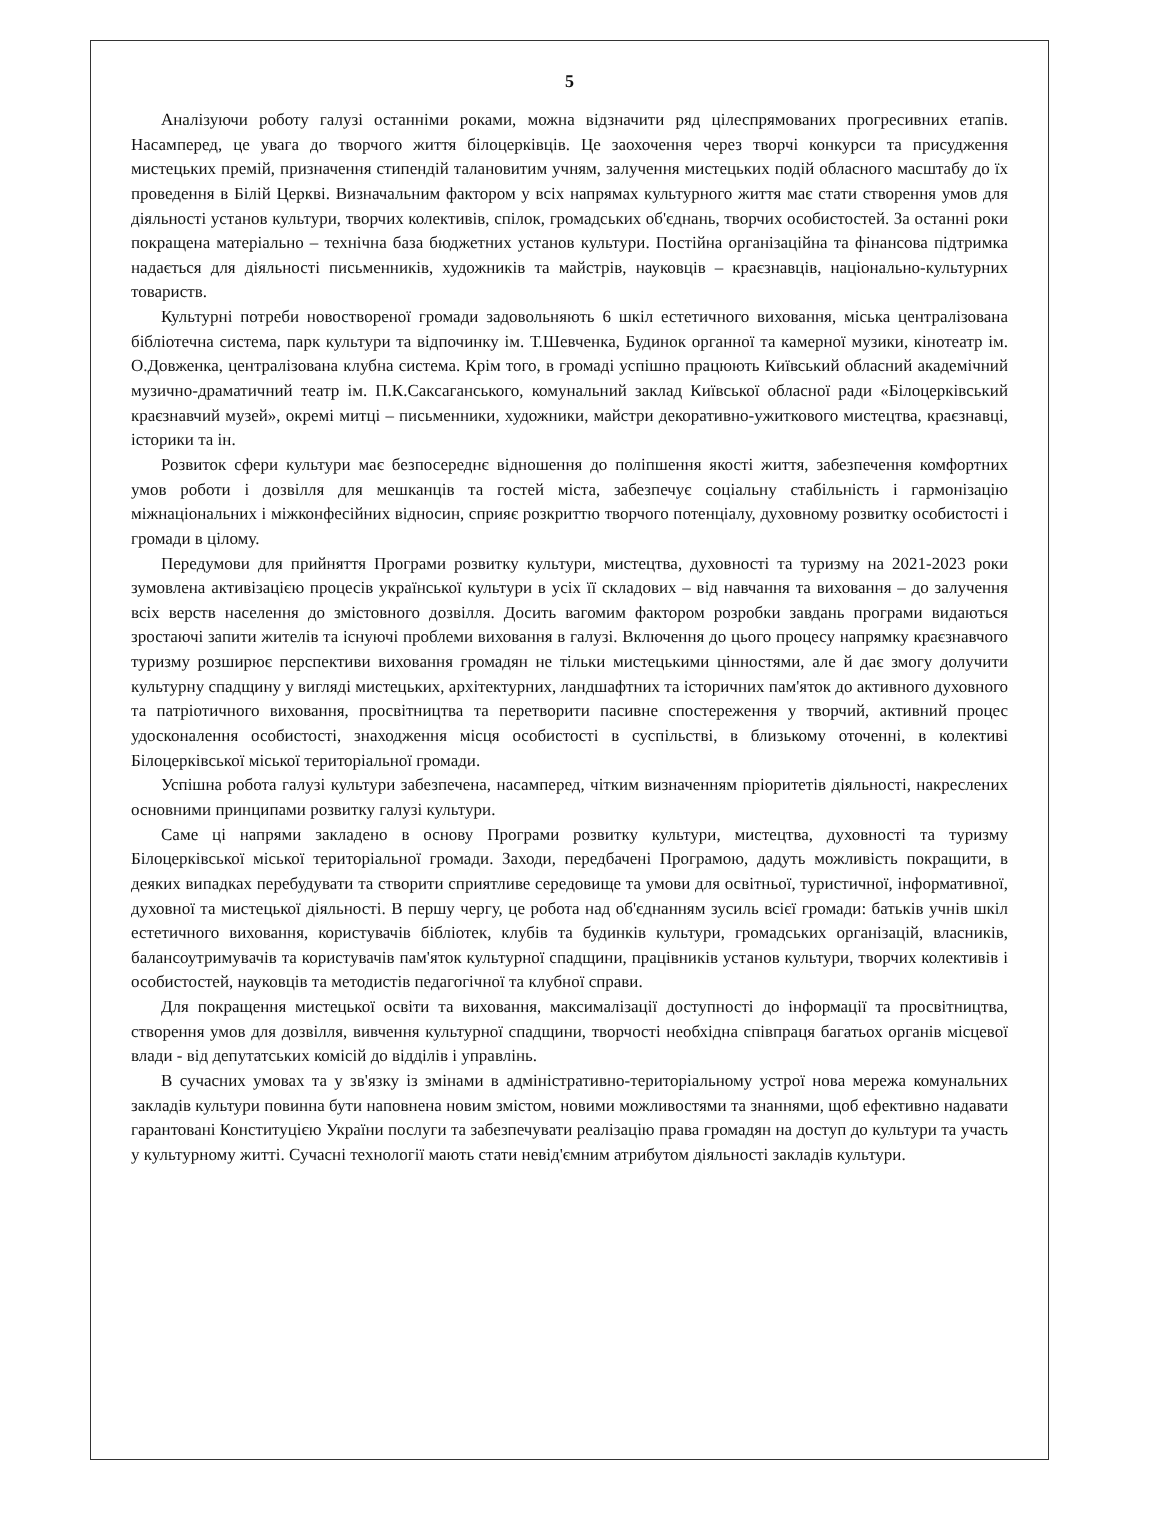5
Аналізуючи роботу галузі останніми роками, можна відзначити ряд цілеспрямованих прогресивних етапів. Насамперед, це увага до творчого життя білоцерківців. Це заохочення через творчі конкурси та присудження мистецьких премій, призначення стипендій талановитим учням, залучення мистецьких подій обласного масштабу до їх проведення в Білій Церкві. Визначальним фактором у всіх напрямах культурного життя має стати створення умов для діяльності установ культури, творчих колективів, спілок, громадських об'єднань, творчих особистостей. За останні роки покращена матеріально – технічна база бюджетних установ культури. Постійна організаційна та фінансова підтримка надається для діяльності письменників, художників та майстрів, науковців – краєзнавців, національно-культурних товариств.
Культурні потреби новоствореної громади задовольняють 6 шкіл естетичного виховання, міська централізована бібліотечна система, парк культури та відпочинку ім. Т.Шевченка, Будинок органної та камерної музики, кінотеатр ім. О.Довженка, централізована клубна система. Крім того, в громаді успішно працюють Київський обласний академічний музично-драматичний театр ім. П.К.Саксаганського, комунальний заклад Київської обласної ради «Білоцерківський краєзнавчий музей», окремі митці – письменники, художники, майстри декоративно-ужиткового мистецтва, краєзнавці, історики та ін.
Розвиток сфери культури має безпосереднє відношення до поліпшення якості життя, забезпечення комфортних умов роботи і дозвілля для мешканців та гостей міста, забезпечує соціальну стабільність і гармонізацію міжнаціональних і міжконфесійних відносин, сприяє розкриттю творчого потенціалу, духовному розвитку особистості і громади в цілому.
Передумови для прийняття Програми розвитку культури, мистецтва, духовності та туризму на 2021-2023 роки зумовлена активізацією процесів української культури в усіх її складових – від навчання та виховання – до залучення всіх верств населення до змістовного дозвілля. Досить вагомим фактором розробки завдань програми видаються зростаючі запити жителів та існуючі проблеми виховання в галузі. Включення до цього процесу напрямку краєзнавчого туризму розширює перспективи виховання громадян не тільки мистецькими цінностями, але й дає змогу долучити культурну спадщину у вигляді мистецьких, архітектурних, ландшафтних та історичних пам'яток до активного духовного та патріотичного виховання, просвітництва та перетворити пасивне спостереження у творчий, активний процес удосконалення особистості, знаходження місця особистості в суспільстві, в близькому оточенні, в колективі Білоцерківської міської територіальної громади.
Успішна робота галузі культури забезпечена, насамперед, чітким визначенням пріоритетів діяльності, накреслених основними принципами розвитку галузі культури.
Саме ці напрями закладено в основу Програми розвитку культури, мистецтва, духовності та туризму Білоцерківської міської територіальної громади. Заходи, передбачені Програмою, дадуть можливість покращити, в деяких випадках перебудувати та створити сприятливе середовище та умови для освітньої, туристичної, інформативної, духовної та мистецької діяльності. В першу чергу, це робота над об'єднанням зусиль всієї громади: батьків учнів шкіл естетичного виховання, користувачів бібліотек, клубів та будинків культури, громадських організацій, власників, балансоутримувачів та користувачів пам'яток культурної спадщини, працівників установ культури, творчих колективів і особистостей, науковців та методистів педагогічної та клубної справи.
Для покращення мистецької освіти та виховання, максималізації доступності до інформації та просвітництва, створення умов для дозвілля, вивчення культурної спадщини, творчості необхідна співпраця багатьох органів місцевої влади - від депутатських комісій до відділів і управлінь.
В сучасних умовах та у зв'язку із змінами в адміністративно-територіальному устрої нова мережа комунальних закладів культури повинна бути наповнена новим змістом, новими можливостями та знаннями, щоб ефективно надавати гарантовані Конституцією України послуги та забезпечувати реалізацію права громадян на доступ до культури та участь у культурному житті. Сучасні технології мають стати невід'ємним атрибутом діяльності закладів культури.